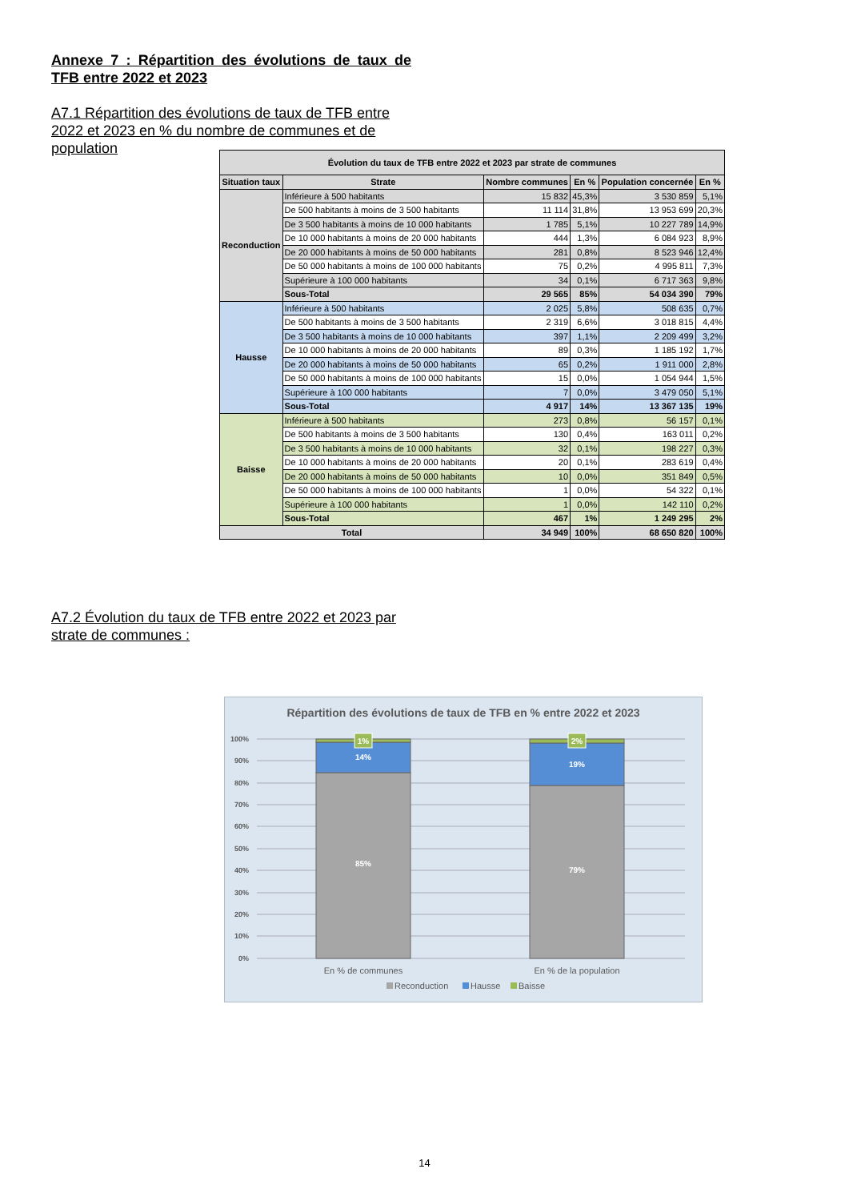Annexe 7 : Répartition des évolutions de taux de TFB entre 2022 et 2023
A7.1 Répartition des évolutions de taux de TFB entre 2022 et 2023 en % du nombre de communes et de population
| Évolution du taux de TFB entre 2022 et 2023 par strate de communes | | | | | |
| --- | --- | --- | --- | --- | --- |
| Situation taux | Strate | Nombre communes | En % | Population concernée | En % |
| Reconduction | Inférieure à 500 habitants | 15 832 | 45,3% | 3 530 859 | 5,1% |
| | De 500 habitants à moins de 3 500 habitants | 11 114 | 31,8% | 13 953 699 | 20,3% |
| | De 3 500 habitants à moins de 10 000 habitants | 1 785 | 5,1% | 10 227 789 | 14,9% |
| | De 10 000 habitants à moins de 20 000 habitants | 444 | 1,3% | 6 084 923 | 8,9% |
| | De 20 000 habitants à moins de 50 000 habitants | 281 | 0,8% | 8 523 946 | 12,4% |
| | De 50 000 habitants à moins de 100 000 habitants | 75 | 0,2% | 4 995 811 | 7,3% |
| | Supérieure à 100 000 habitants | 34 | 0,1% | 6 717 363 | 9,8% |
| | Sous-Total | 29 565 | 85% | 54 034 390 | 79% |
| Hausse | Inférieure à 500 habitants | 2 025 | 5,8% | 508 635 | 0,7% |
| | De 500 habitants à moins de 3 500 habitants | 2 319 | 6,6% | 3 018 815 | 4,4% |
| | De 3 500 habitants à moins de 10 000 habitants | 397 | 1,1% | 2 209 499 | 3,2% |
| | De 10 000 habitants à moins de 20 000 habitants | 89 | 0,3% | 1 185 192 | 1,7% |
| | De 20 000 habitants à moins de 50 000 habitants | 65 | 0,2% | 1 911 000 | 2,8% |
| | De 50 000 habitants à moins de 100 000 habitants | 15 | 0,0% | 1 054 944 | 1,5% |
| | Supérieure à 100 000 habitants | 7 | 0,0% | 3 479 050 | 5,1% |
| | Sous-Total | 4 917 | 14% | 13 367 135 | 19% |
| Baisse | Inférieure à 500 habitants | 273 | 0,8% | 56 157 | 0,1% |
| | De 500 habitants à moins de 3 500 habitants | 130 | 0,4% | 163 011 | 0,2% |
| | De 3 500 habitants à moins de 10 000 habitants | 32 | 0,1% | 198 227 | 0,3% |
| | De 10 000 habitants à moins de 20 000 habitants | 20 | 0,1% | 283 619 | 0,4% |
| | De 20 000 habitants à moins de 50 000 habitants | 10 | 0,0% | 351 849 | 0,5% |
| | De 50 000 habitants à moins de 100 000 habitants | 1 | 0,0% | 54 322 | 0,1% |
| | Supérieure à 100 000 habitants | 1 | 0,0% | 142 110 | 0,2% |
| | Sous-Total | 467 | 1% | 1 249 295 | 2% |
| Total | | 34 949 | 100% | 68 650 820 | 100% |
A7.2 Évolution du taux de TFB entre 2022 et 2023 par strate de communes :
Répartition des évolutions de taux de TFB en % entre 2022 et 2023
100%
90%
80%
70%
60%
50%
40%
30%
20%
10%
0%
1%
14%
85%
2%
19%
79%
En % de communes
En % de la population
Reconduction
Hausse
Baisse
14